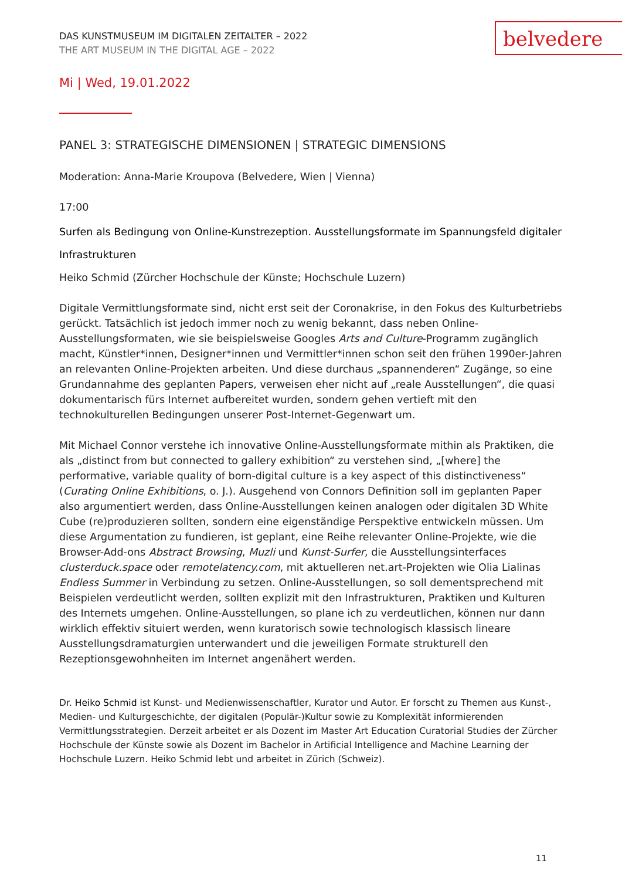belvedere
DAS KUNSTMUSEUM IM DIGITALEN ZEITALTER – 2022
THE ART MUSEUM IN THE DIGITAL AGE – 2022
Mi | Wed, 19.01.2022
PANEL 3: STRATEGISCHE DIMENSIONEN | STRATEGIC DIMENSIONS
Moderation: Anna-Marie Kroupova (Belvedere, Wien | Vienna)
17:00
Surfen als Bedingung von Online-Kunstrezeption. Ausstellungsformate im Spannungsfeld digitaler Infrastrukturen
Heiko Schmid (Zürcher Hochschule der Künste; Hochschule Luzern)
Digitale Vermittlungsformate sind, nicht erst seit der Coronakrise, in den Fokus des Kulturbetriebs gerückt. Tatsächlich ist jedoch immer noch zu wenig bekannt, dass neben Online-Ausstellungsformaten, wie sie beispielsweise Googles Arts and Culture-Programm zugänglich macht, Künstler*innen, Designer*innen und Vermittler*innen schon seit den frühen 1990er-Jahren an relevanten Online-Projekten arbeiten. Und diese durchaus „spannenderen“ Zugänge, so eine Grundannahme des geplanten Papers, verweisen eher nicht auf „reale Ausstellungen“, die quasi dokumentarisch fürs Internet aufbereitet wurden, sondern gehen vertieft mit den technokulturellen Bedingungen unserer Post-Internet-Gegenwart um.
Mit Michael Connor verstehe ich innovative Online-Ausstellungsformate mithin als Praktiken, die als „distinct from but connected to gallery exhibition“ zu verstehen sind, „[where] the performative, variable quality of born-digital culture is a key aspect of this distinctiveness“ (Curating Online Exhibitions, o. J.). Ausgehend von Connors Definition soll im geplanten Paper also argumentiert werden, dass Online-Ausstellungen keinen analogen oder digitalen 3D White Cube (re)produzieren sollten, sondern eine eigenständige Perspektive entwickeln müssen. Um diese Argumentation zu fundieren, ist geplant, eine Reihe relevanter Online-Projekte, wie die Browser-Add-ons Abstract Browsing, Muzli und Kunst-Surfer, die Ausstellungsinterfaces clusterduck.space oder remotelatency.com, mit aktuelleren net.art-Projekten wie Olia Lialinas Endless Summer in Verbindung zu setzen. Online-Ausstellungen, so soll dementsprechend mit Beispielen verdeutlicht werden, sollten explizit mit den Infrastrukturen, Praktiken und Kulturen des Internets umgehen. Online-Ausstellungen, so plane ich zu verdeutlichen, können nur dann wirklich effektiv situiert werden, wenn kuratorisch sowie technologisch klassisch lineare Ausstellungsdramaturgien unterwandert und die jeweiligen Formate strukturell den Rezeptionsgewohnheiten im Internet angenähert werden.
Dr. Heiko Schmid ist Kunst- und Medienwissenschaftler, Kurator und Autor. Er forscht zu Themen aus Kunst-, Medien- und Kulturgeschichte, der digitalen (Populär-)Kultur sowie zu Komplexität informierenden Vermittlungsstrategien. Derzeit arbeitet er als Dozent im Master Art Education Curatorial Studies der Zürcher Hochschule der Künste sowie als Dozent im Bachelor in Artificial Intelligence and Machine Learning der Hochschule Luzern. Heiko Schmid lebt und arbeitet in Zürich (Schweiz).
11